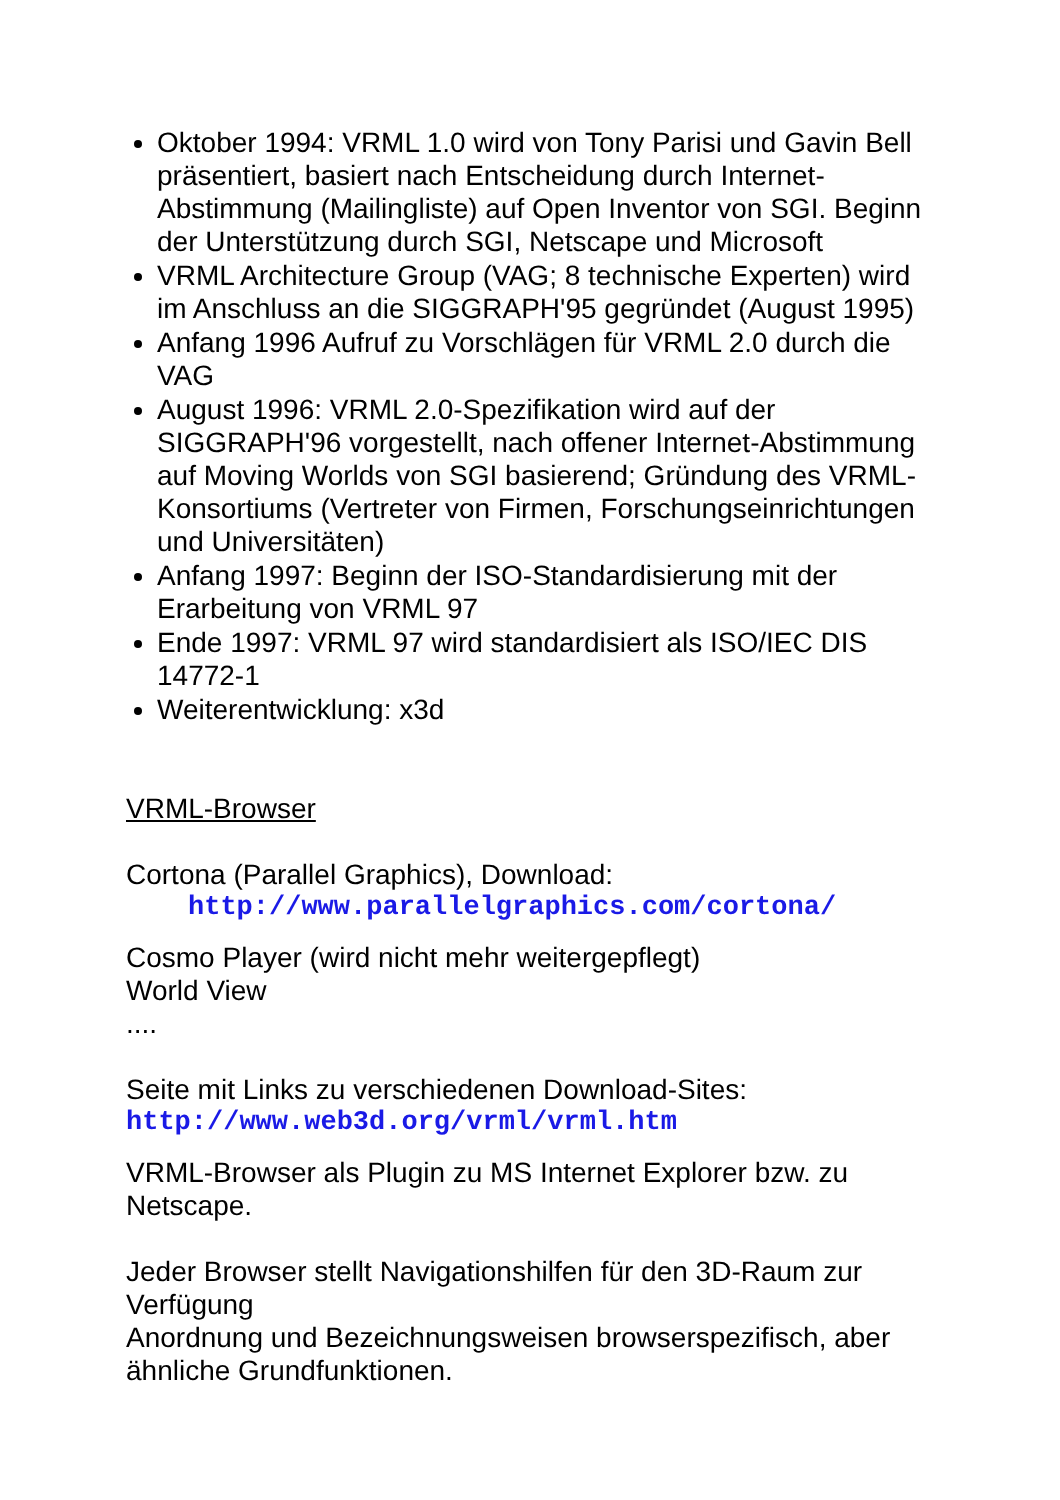Oktober 1994: VRML 1.0 wird von Tony Parisi und Gavin Bell präsentiert, basiert nach Entscheidung durch Internet-Abstimmung (Mailingliste) auf Open Inventor von SGI. Beginn der Unterstützung durch SGI, Netscape und Microsoft
VRML Architecture Group (VAG; 8 technische Experten) wird im Anschluss an die SIGGRAPH'95 gegründet (August 1995)
Anfang 1996 Aufruf zu Vorschlägen für VRML 2.0 durch die VAG
August 1996: VRML 2.0-Spezifikation wird auf der SIGGRAPH'96 vorgestellt, nach offener Internet-Abstimmung auf Moving Worlds von SGI basierend; Gründung des VRML-Konsortiums (Vertreter von Firmen, Forschungseinrichtungen und Universitäten)
Anfang 1997: Beginn der ISO-Standardisierung mit der Erarbeitung von VRML 97
Ende 1997: VRML 97 wird standardisiert als ISO/IEC DIS 14772-1
Weiterentwicklung: x3d
VRML-Browser
Cortona (Parallel Graphics), Download:
http://www.parallelgraphics.com/cortona/
Cosmo Player (wird nicht mehr weitergepflegt)
World View
....
Seite mit Links zu verschiedenen Download-Sites:
http://www.web3d.org/vrml/vrml.htm
VRML-Browser als Plugin zu MS Internet Explorer bzw. zu Netscape.
Jeder Browser stellt Navigationshilfen für den 3D-Raum zur Verfügung
Anordnung und Bezeichnungsweisen browserspezifisch, aber ähnliche Grundfunktionen.